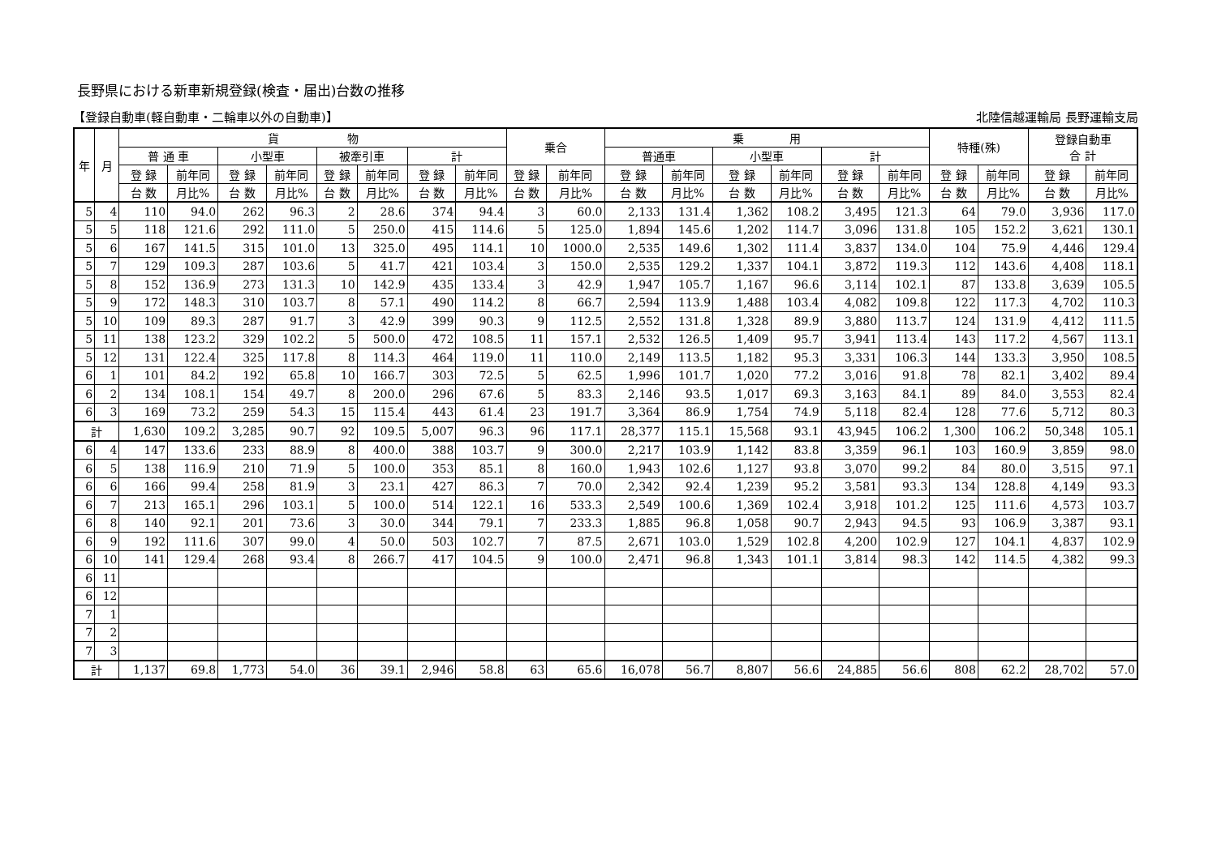長野県における新車新規登録(検査・届出)台数の推移
【登録自動車(軽自動車・二輪車以外の自動車)】 北陸信越運輸局 長野運輸支局
| 年 | 月 | 貨 物 | | | | | | | | 乗合 | | 乗 用 | | | | | | 特種(殊) | | 登録自動車 合 計 | |
| --- | --- | --- | --- | --- | --- | --- | --- | --- | --- | --- | --- | --- | --- | --- | --- | --- | --- | --- | --- | --- | --- |
| | | 普 通 車 | | 小型車 | | 被牽引車 | | 計 | | | | 普通車 | | 小型車 | | 計 | | | | | |
| | | 登 録 | 前年同 | 登 録 | 前年同 | 登 録 | 前年同 | 登 録 | 前年同 | 登 録 | 前年同 | 登 録 | 前年同 | 登 録 | 前年同 | 登 録 | 前年同 | 登 録 | 前年同 | 登 録 | 前年同 |
| | | 台 数 | 月比% | 台 数 | 月比% | 台 数 | 月比% | 台 数 | 月比% | 台 数 | 月比% | 台 数 | 月比% | 台 数 | 月比% | 台 数 | 月比% | 台 数 | 月比% | 台 数 | 月比% |
| 5 | 4 | 110 | 94.0 | 262 | 96.3 | 2 | 28.6 | 374 | 94.4 | 3 | 60.0 | 2,133 | 131.4 | 1,362 | 108.2 | 3,495 | 121.3 | 64 | 79.0 | 3,936 | 117.0 |
| 5 | 5 | 118 | 121.6 | 292 | 111.0 | 5 | 250.0 | 415 | 114.6 | 5 | 125.0 | 1,894 | 145.6 | 1,202 | 114.7 | 3,096 | 131.8 | 105 | 152.2 | 3,621 | 130.1 |
| 5 | 6 | 167 | 141.5 | 315 | 101.0 | 13 | 325.0 | 495 | 114.1 | 10 | 1000.0 | 2,535 | 149.6 | 1,302 | 111.4 | 3,837 | 134.0 | 104 | 75.9 | 4,446 | 129.4 |
| 5 | 7 | 129 | 109.3 | 287 | 103.6 | 5 | 41.7 | 421 | 103.4 | 3 | 150.0 | 2,535 | 129.2 | 1,337 | 104.1 | 3,872 | 119.3 | 112 | 143.6 | 4,408 | 118.1 |
| 5 | 8 | 152 | 136.9 | 273 | 131.3 | 10 | 142.9 | 435 | 133.4 | 3 | 42.9 | 1,947 | 105.7 | 1,167 | 96.6 | 3,114 | 102.1 | 87 | 133.8 | 3,639 | 105.5 |
| 5 | 9 | 172 | 148.3 | 310 | 103.7 | 8 | 57.1 | 490 | 114.2 | 8 | 66.7 | 2,594 | 113.9 | 1,488 | 103.4 | 4,082 | 109.8 | 122 | 117.3 | 4,702 | 110.3 |
| 5 | 10 | 109 | 89.3 | 287 | 91.7 | 3 | 42.9 | 399 | 90.3 | 9 | 112.5 | 2,552 | 131.8 | 1,328 | 89.9 | 3,880 | 113.7 | 124 | 131.9 | 4,412 | 111.5 |
| 5 | 11 | 138 | 123.2 | 329 | 102.2 | 5 | 500.0 | 472 | 108.5 | 11 | 157.1 | 2,532 | 126.5 | 1,409 | 95.7 | 3,941 | 113.4 | 143 | 117.2 | 4,567 | 113.1 |
| 5 | 12 | 131 | 122.4 | 325 | 117.8 | 8 | 114.3 | 464 | 119.0 | 11 | 110.0 | 2,149 | 113.5 | 1,182 | 95.3 | 3,331 | 106.3 | 144 | 133.3 | 3,950 | 108.5 |
| 6 | 1 | 101 | 84.2 | 192 | 65.8 | 10 | 166.7 | 303 | 72.5 | 5 | 62.5 | 1,996 | 101.7 | 1,020 | 77.2 | 3,016 | 91.8 | 78 | 82.1 | 3,402 | 89.4 |
| 6 | 2 | 134 | 108.1 | 154 | 49.7 | 8 | 200.0 | 296 | 67.6 | 5 | 83.3 | 2,146 | 93.5 | 1,017 | 69.3 | 3,163 | 84.1 | 89 | 84.0 | 3,553 | 82.4 |
| 6 | 3 | 169 | 73.2 | 259 | 54.3 | 15 | 115.4 | 443 | 61.4 | 23 | 191.7 | 3,364 | 86.9 | 1,754 | 74.9 | 5,118 | 82.4 | 128 | 77.6 | 5,712 | 80.3 |
| 計 | | 1,630 | 109.2 | 3,285 | 90.7 | 92 | 109.5 | 5,007 | 96.3 | 96 | 117.1 | 28,377 | 115.1 | 15,568 | 93.1 | 43,945 | 106.2 | 1,300 | 106.2 | 50,348 | 105.1 |
| 6 | 4 | 147 | 133.6 | 233 | 88.9 | 8 | 400.0 | 388 | 103.7 | 9 | 300.0 | 2,217 | 103.9 | 1,142 | 83.8 | 3,359 | 96.1 | 103 | 160.9 | 3,859 | 98.0 |
| 6 | 5 | 138 | 116.9 | 210 | 71.9 | 5 | 100.0 | 353 | 85.1 | 8 | 160.0 | 1,943 | 102.6 | 1,127 | 93.8 | 3,070 | 99.2 | 84 | 80.0 | 3,515 | 97.1 |
| 6 | 6 | 166 | 99.4 | 258 | 81.9 | 3 | 23.1 | 427 | 86.3 | 7 | 70.0 | 2,342 | 92.4 | 1,239 | 95.2 | 3,581 | 93.3 | 134 | 128.8 | 4,149 | 93.3 |
| 6 | 7 | 213 | 165.1 | 296 | 103.1 | 5 | 100.0 | 514 | 122.1 | 16 | 533.3 | 2,549 | 100.6 | 1,369 | 102.4 | 3,918 | 101.2 | 125 | 111.6 | 4,573 | 103.7 |
| 6 | 8 | 140 | 92.1 | 201 | 73.6 | 3 | 30.0 | 344 | 79.1 | 7 | 233.3 | 1,885 | 96.8 | 1,058 | 90.7 | 2,943 | 94.5 | 93 | 106.9 | 3,387 | 93.1 |
| 6 | 9 | 192 | 111.6 | 307 | 99.0 | 4 | 50.0 | 503 | 102.7 | 7 | 87.5 | 2,671 | 103.0 | 1,529 | 102.8 | 4,200 | 102.9 | 127 | 104.1 | 4,837 | 102.9 |
| 6 | 10 | 141 | 129.4 | 268 | 93.4 | 8 | 266.7 | 417 | 104.5 | 9 | 100.0 | 2,471 | 96.8 | 1,343 | 101.1 | 3,814 | 98.3 | 142 | 114.5 | 4,382 | 99.3 |
| 6 | 11 | | | | | | | | | | | | | | | | | | | | |
| 6 | 12 | | | | | | | | | | | | | | | | | | | | |
| 7 | 1 | | | | | | | | | | | | | | | | | | | | |
| 7 | 2 | | | | | | | | | | | | | | | | | | | | |
| 7 | 3 | | | | | | | | | | | | | | | | | | | | |
| 計 | | 1,137 | 69.8 | 1,773 | 54.0 | 36 | 39.1 | 2,946 | 58.8 | 63 | 65.6 | 16,078 | 56.7 | 8,807 | 56.6 | 24,885 | 56.6 | 808 | 62.2 | 28,702 | 57.0 |